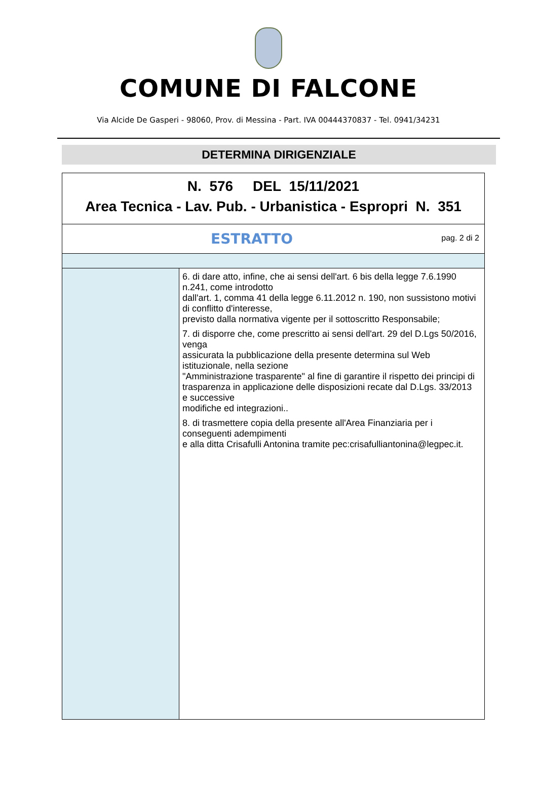COMUNE DI FALCONE
Via Alcide De Gasperi - 98060, Prov. di Messina - Part. IVA 00444370837 - Tel. 0941/34231
DETERMINA DIRIGENZIALE
| N. 576 DEL 15/11/2021 Area Tecnica - Lav. Pub. - Urbanistica - Espropri N. 351 | |
| pag. 2 di 2 ESTRATTO | |
| | 6. di dare atto, infine, che ai sensi dell'art. 6 bis della legge 7.6.1990 n.241, come introdotto dall'art. 1, comma 41 della legge 6.11.2012 n. 190, non sussistono motivi di conflitto d'interesse, previsto dalla normativa vigente per il sottoscritto Responsabile; 7. di disporre che, come prescritto ai sensi dell'art. 29 del D.Lgs 50/2016, venga assicurata la pubblicazione della presente determina sul Web istituzionale, nella sezione "Amministrazione trasparente" al fine di garantire il rispetto dei principi di trasparenza in applicazione delle disposizioni recate dal D.Lgs. 33/2013 e successive modifiche ed integrazioni.. 8. di trasmettere copia della presente all'Area Finanziaria per i conseguenti adempimenti e alla ditta Crisafulli Antonina tramite pec:crisafulliantonina@legpec.it. |